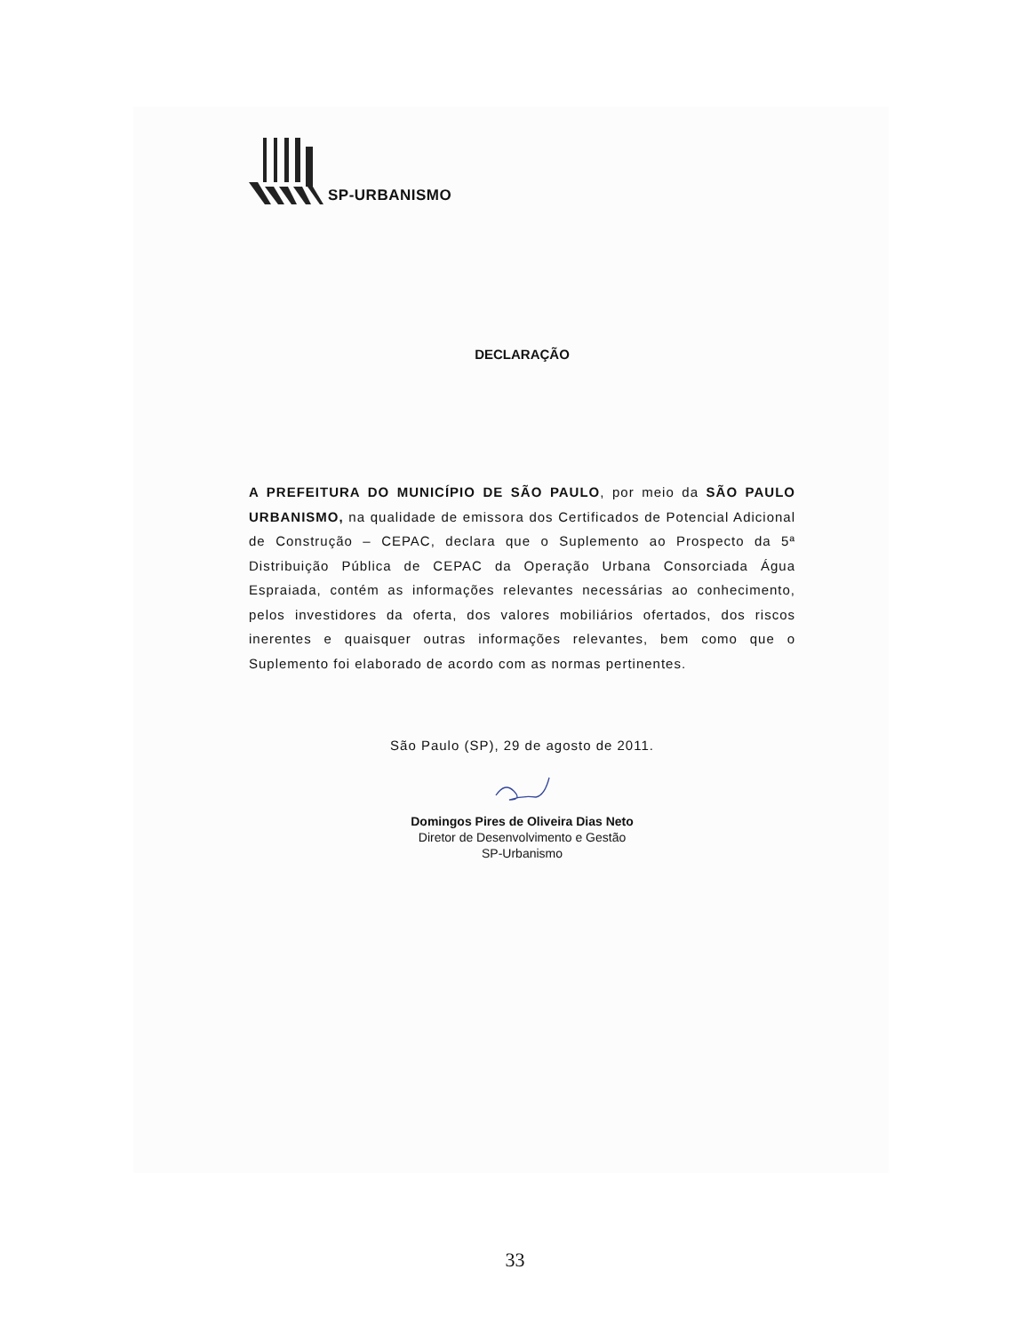SP-URBANISMO
DECLARAÇÃO
A PREFEITURA DO MUNICÍPIO DE SÃO PAULO, por meio da SÃO PAULO URBANISMO, na qualidade de emissora dos Certificados de Potencial Adicional de Construção – CEPAC, declara que o Suplemento ao Prospecto da 5ª Distribuição Pública de CEPAC da Operação Urbana Consorciada Água Espraiada, contém as informações relevantes necessárias ao conhecimento, pelos investidores da oferta, dos valores mobiliários ofertados, dos riscos inerentes e quaisquer outras informações relevantes, bem como que o Suplemento foi elaborado de acordo com as normas pertinentes.
São Paulo (SP), 29 de agosto de 2011.
Domingos Pires de Oliveira Dias Neto
Diretor de Desenvolvimento e Gestão
SP-Urbanismo
33